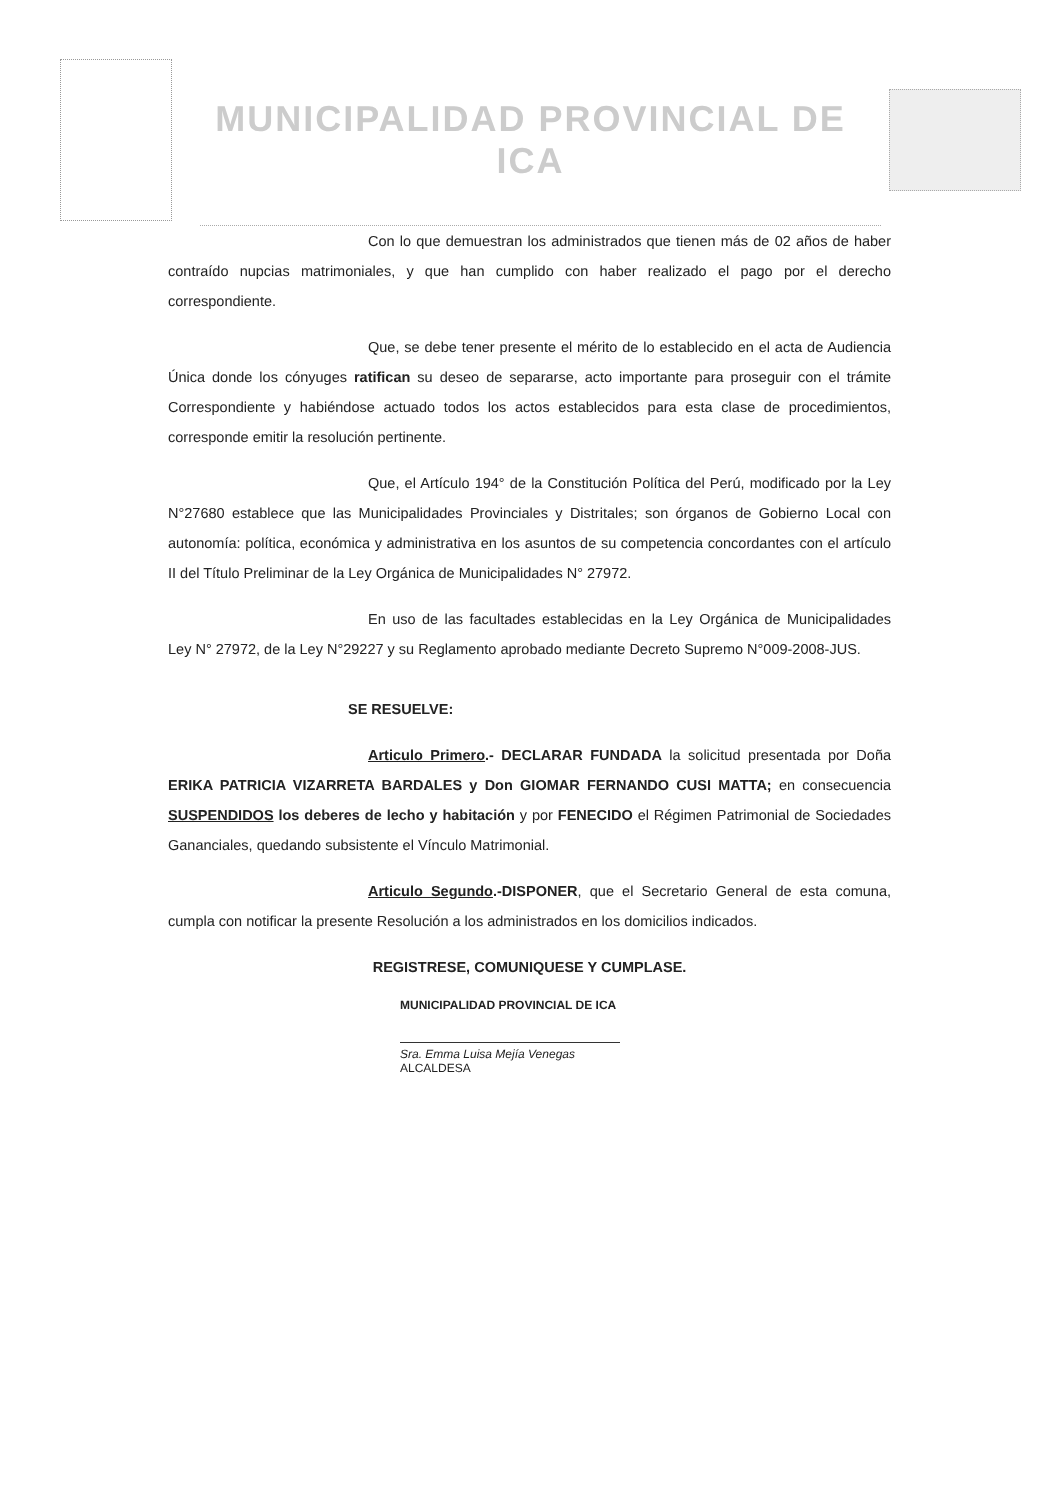MUNICIPALIDAD PROVINCIAL DE
ICA
Con lo que demuestran los administrados que tienen más de 02 años de haber contraído nupcias matrimoniales, y que han cumplido con haber realizado el pago por el derecho correspondiente.
Que, se debe tener presente el mérito de lo establecido en el acta de Audiencia Única donde los cónyuges ratifican su deseo de separarse, acto importante para proseguir con el trámite Correspondiente y habiéndose actuado todos los actos establecidos para esta clase de procedimientos, corresponde emitir la resolución pertinente.
Que, el Artículo 194° de la Constitución Política del Perú, modificado por la Ley N°27680 establece que las Municipalidades Provinciales y Distritales; son órganos de Gobierno Local con autonomía: política, económica y administrativa en los asuntos de su competencia concordantes con el artículo II del Título Preliminar de la Ley Orgánica de Municipalidades N° 27972.
En uso de las facultades establecidas en la Ley Orgánica de Municipalidades Ley N° 27972, de la Ley N°29227 y su Reglamento aprobado mediante Decreto Supremo N°009-2008-JUS.
SE RESUELVE:
Articulo Primero.- DECLARAR FUNDADA la solicitud presentada por Doña ERIKA PATRICIA VIZARRETA BARDALES y Don GIOMAR FERNANDO CUSI MATTA; en consecuencia SUSPENDIDOS los deberes de lecho y habitación y por FENECIDO el Régimen Patrimonial de Sociedades Gananciales, quedando subsistente el Vínculo Matrimonial.
Articulo Segundo.-DISPONER, que el Secretario General de esta comuna, cumpla con notificar la presente Resolución a los administrados en los domicilios indicados.
REGISTRESE, COMUNIQUESE Y CUMPLASE.
MUNICIPALIDAD PROVINCIAL DE ICA
Sra. Emma Luisa Mejía Venegas
ALCALDESA